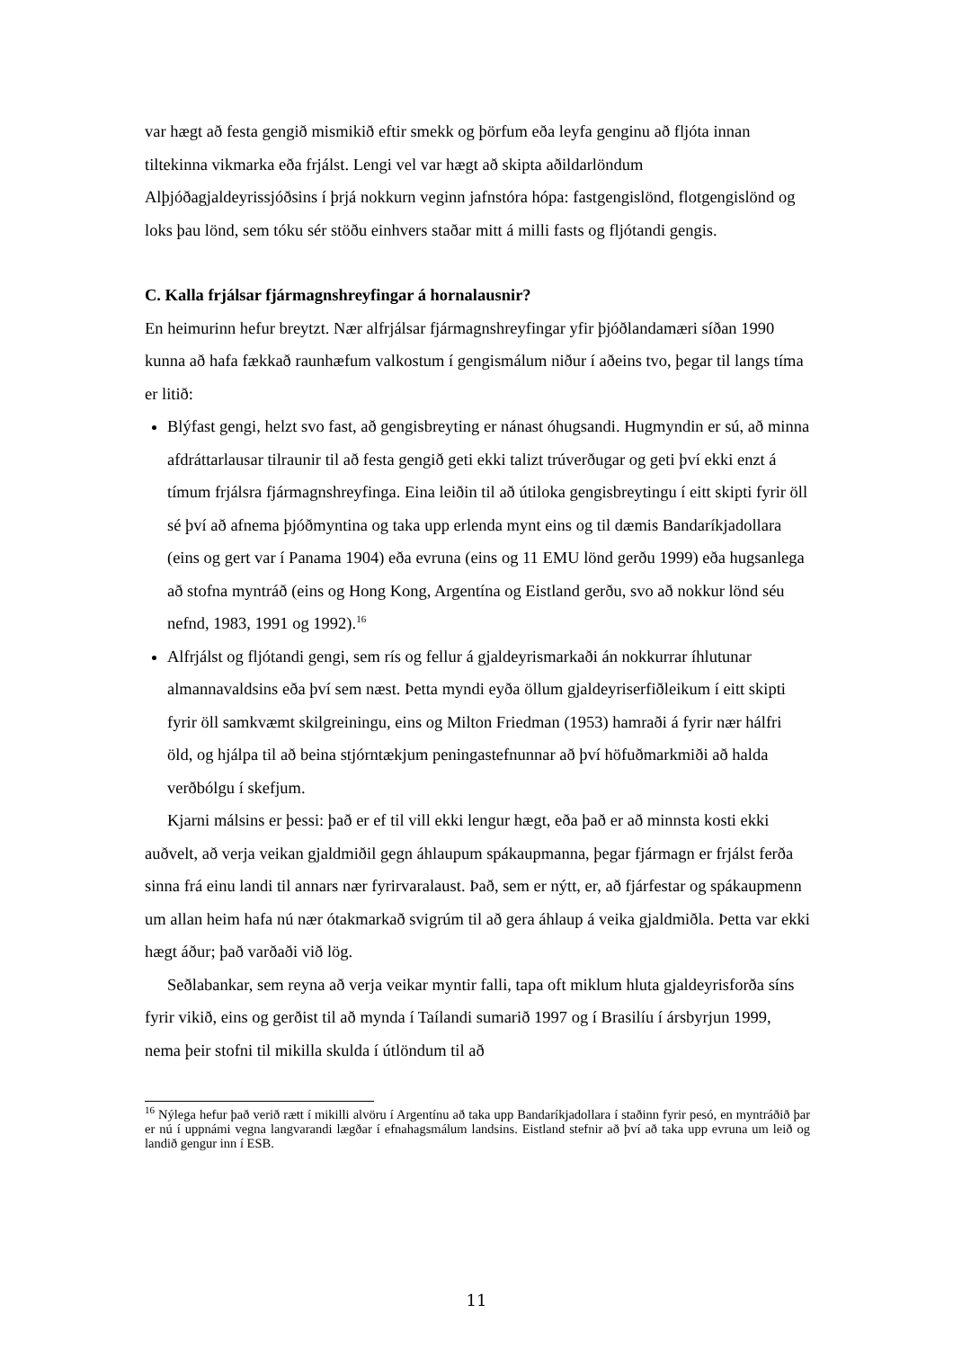var hægt að festa gengið mismikið eftir smekk og þörfum eða leyfa genginu að fljóta innan tiltekinna vikmarka eða frjálst. Lengi vel var hægt að skipta aðildarlöndum Alþjóðagjaldeyrissjóðsins í þrjá nokkurn veginn jafnstóra hópa: fastgengislönd, flotgengislönd og loks þau lönd, sem tóku sér stöðu einhvers staðar mitt á milli fasts og fljótandi gengis.
C. Kalla frjálsar fjármagnshreyfingar á hornalausnir?
En heimurinn hefur breytzt. Nær alfrjálsar fjármagnshreyfingar yfir þjóðlandamæri síðan 1990 kunna að hafa fækkað raunhæfum valkostum í gengismálum niður í aðeins tvo, þegar til langs tíma er litið:
Blýfast gengi, helzt svo fast, að gengisbreyting er nánast óhugsandi. Hugmyndin er sú, að minna afdráttarlausar tilraunir til að festa gengið geti ekki talizt trúverðugar og geti því ekki enzt á tímum frjálsra fjármagnshreyfinga. Eina leiðin til að útiloka gengisbreytingu í eitt skipti fyrir öll sé því að afnema þjóðmyntina og taka upp erlenda mynt eins og til dæmis Bandaríkjadollara (eins og gert var í Panama 1904) eða evruna (eins og 11 EMU lönd gerðu 1999) eða hugsanlega að stofna myntráð (eins og Hong Kong, Argentína og Eistland gerðu, svo að nokkur lönd séu nefnd, 1983, 1991 og 1992).<sup>16</sup>
Alfrjálst og fljótandi gengi, sem rís og fellur á gjaldeyrismarkaði án nokkurrar íhlutunar almannavaldsins eða því sem næst. Þetta myndi eyða öllum gjaldeyriserfiðleikum í eitt skipti fyrir öll samkvæmt skilgreiningu, eins og Milton Friedman (1953) hamraði á fyrir nær hálfri öld, og hjálpa til að beina stjórntækjum peningastefnunnar að því höfuðmarkmiði að halda verðbólgu í skefjum.
Kjarni málsins er þessi: það er ef til vill ekki lengur hægt, eða það er að minnsta kosti ekki auðvelt, að verja veikan gjaldmiðil gegn áhlaupum spákaupmanna, þegar fjármagn er frjálst ferða sinna frá einu landi til annars nær fyrirvaralaust. Það, sem er nýtt, er, að fjárfestar og spákaupmenn um allan heim hafa nú nær ótakmarkað svigrúm til að gera áhlaup á veika gjaldmiðla. Þetta var ekki hægt áður; það varðaði við lög.
Seðlabankar, sem reyna að verja veikar myntir falli, tapa oft miklum hluta gjaldeyrisforða síns fyrir vikið, eins og gerðist til að mynda í Taílandi sumarið 1997 og í Brasilíu í ársbyrjun 1999, nema þeir stofni til mikilla skulda í útlöndum til að
<sup>16</sup> Nýlega hefur það verið rætt í mikilli alvöru í Argentínu að taka upp Bandaríkjadollara í staðinn fyrir pesó, en myntráðið þar er nú í uppnámi vegna langvarandi lægðar í efnahagsmálum landsins. Eistland stefnir að því að taka upp evruna um leið og landið gengur inn í ESB.
11